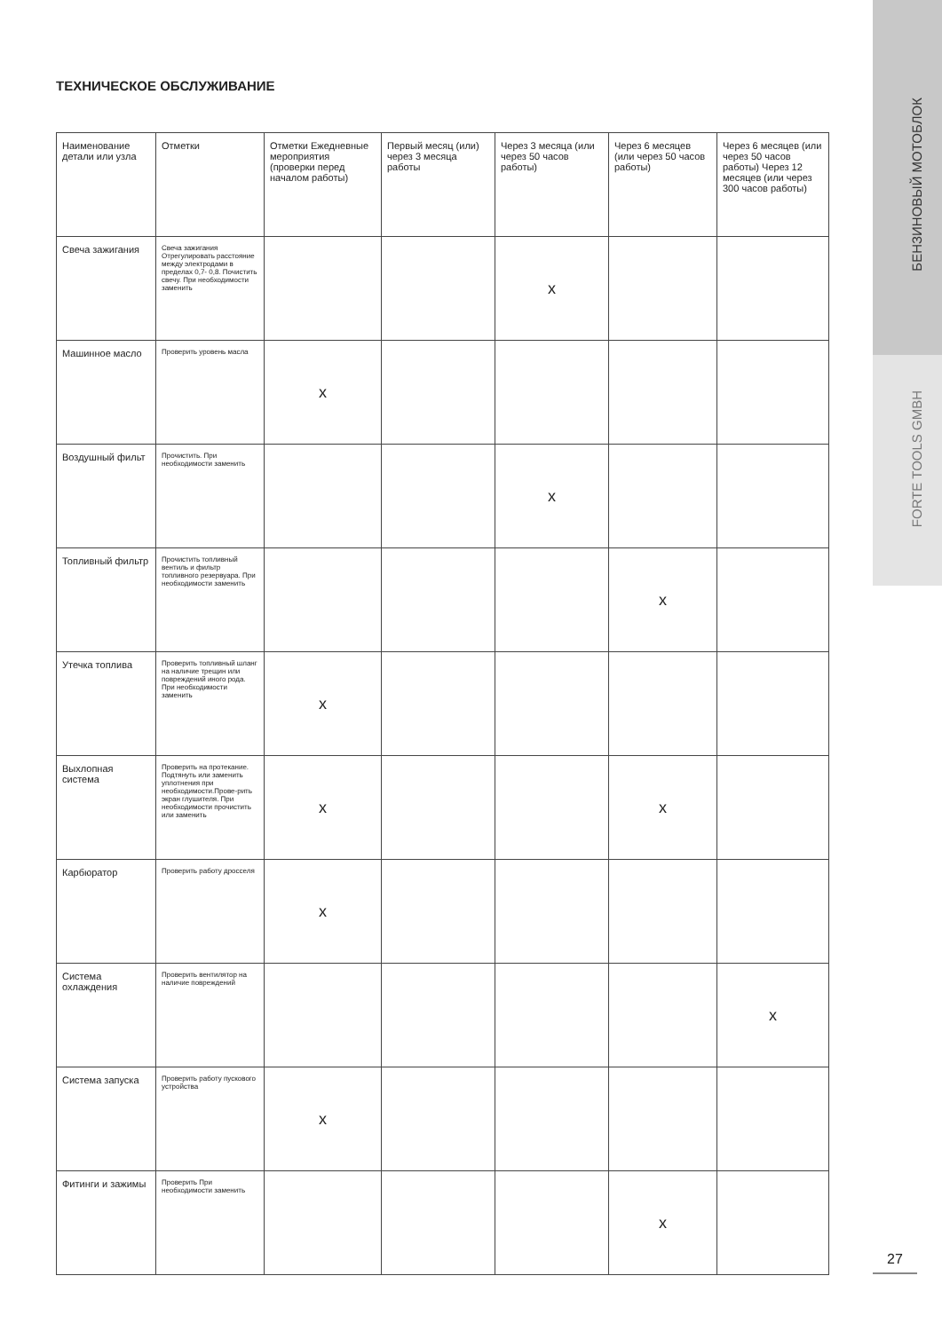БЕНЗИНОВЫЙ МОТОБЛОК
FORTE TOOLS GMBH
ТЕХНИЧЕСКОЕ ОБСЛУЖИВАНИЕ
| Наименование детали или узла | Отметки | Отметки Ежедневные мероприятия (проверки перед началом работы) | Первый месяц (или) через 3 месяца работы | Через 3 месяца (или через 50 часов работы) | Через 6 месяцев (или через 50 часов работы) | Через 6 месяцев (или через 50 часов работы) Через 12 месяцев (или через 300 часов работы) |
| Свеча зажигания | Свеча зажигания Отрегулировать расстояние между электродами в пределах 0,7- 0,8. Почистить свечу. При необходимости заменить | | | x | | |
| Машинное масло | Проверить уровень масла | x | | | | |
| Воздушный фильт | Прочистить. При необходимости заменить | | | x | | |
| Топливный фильтр | Прочистить топливный вентиль и фильтр топливного резервуара. При необходимости заменить | | | | x | |
| Утечка топлива | Проверить топливный шланг на наличие трещин или повреждений иного рода. При необходимости заменить | x | | | | |
| Выхлопная система | Проверить на протекание. Подтянуть или заменить уплотнения при необходимости.Прове-рить экран глушителя. При необходимости прочистить или заменить | x | | | x | |
| Карбюратор | Проверить работу дросселя | x | | | | |
| Система охлаждения | Проверить вентилятор на наличие повреждений | | | | | x |
| Система запуска | Проверить работу пускового устройства | x | | | | |
| Фитинги и зажимы | Проверить При необходимости заменить | | | | x | |
27